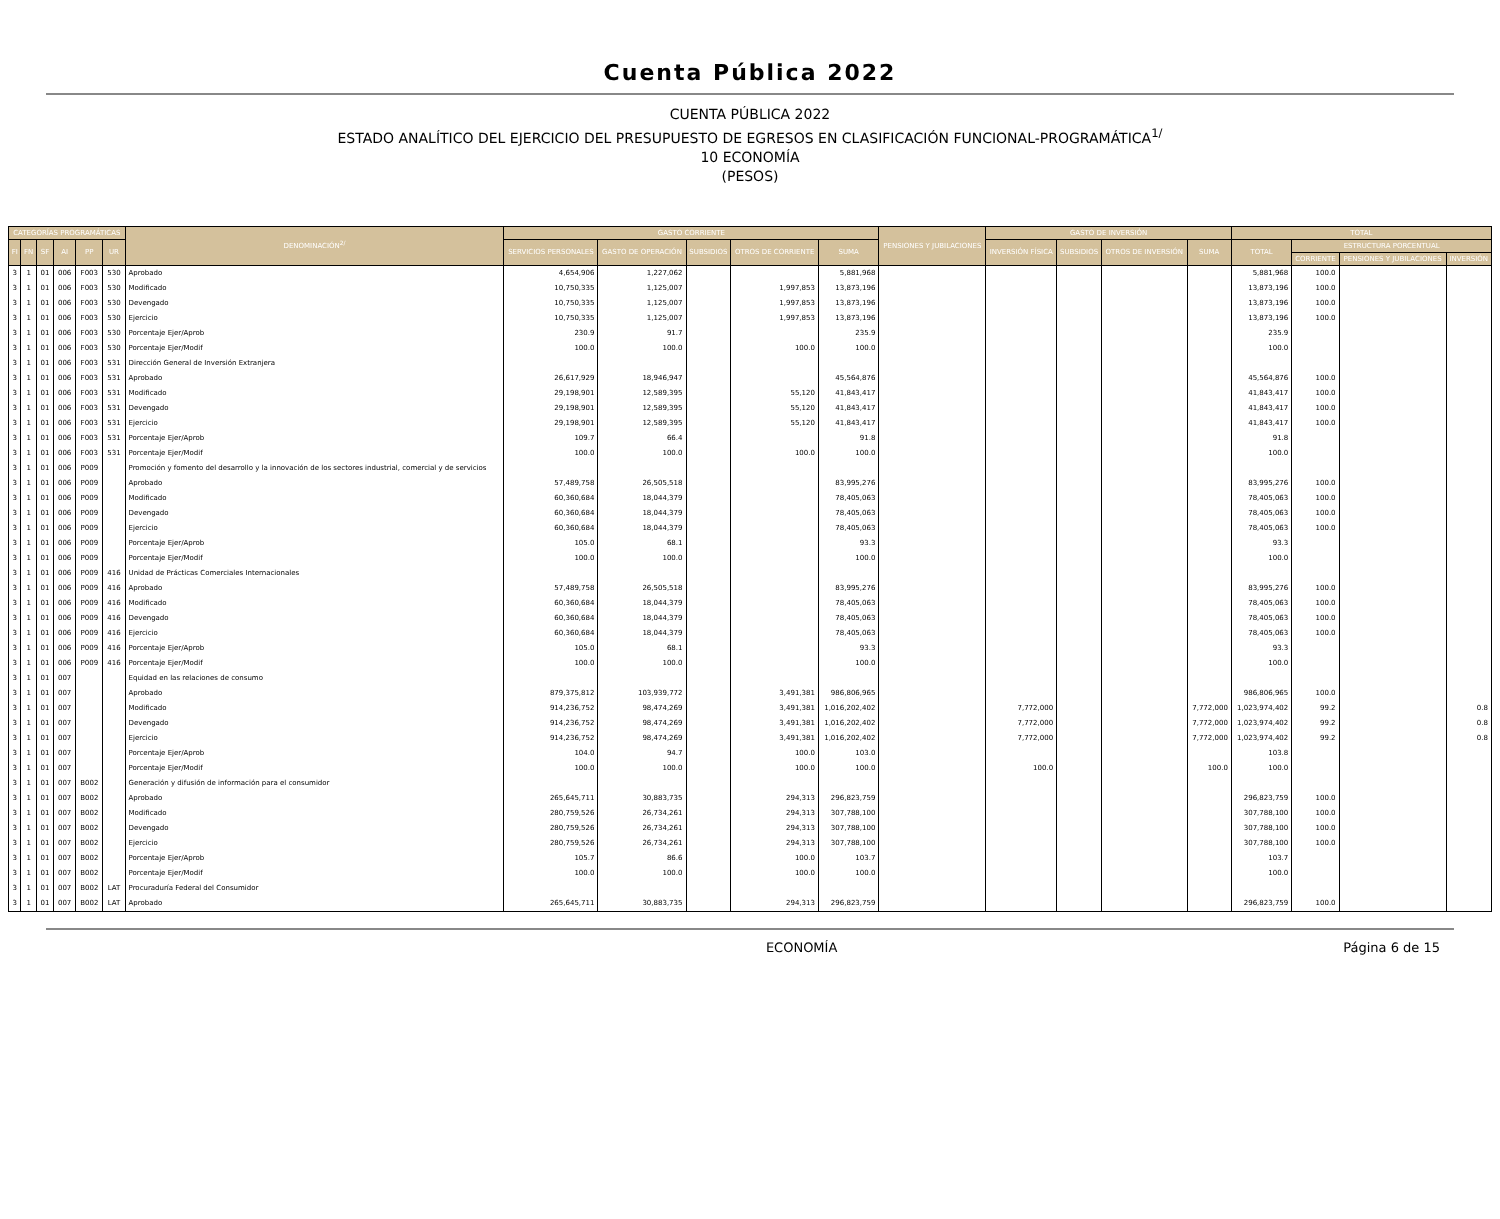Cuenta Pública 2022
CUENTA PÚBLICA 2022
ESTADO ANALÍTICO DEL EJERCICIO DEL PRESUPUESTO DE EGRESOS EN CLASIFICACIÓN FUNCIONAL-PROGRAMÁTICA<sup>1/</sup>
10 ECONOMÍA
(PESOS)
| CATEGORÍAS PROGRAMÁTICAS | | | | | | DENOMINACIÓN<sup>2/</sup> | GASTO CORRIENTE | | | | | PENSIONES Y JUBILACIONES | GASTO DE INVERSIÓN | | | | TOTAL | | | |
| --- | --- | --- | --- | --- | --- | --- | --- | --- | --- | --- | --- | --- | --- | --- | --- | --- | --- | --- | --- | --- |
| FI | FN | SF | AI | PP | UR | | SERVICIOS PERSONALES | GASTO DE OPERACIÓN | SUBSIDIOS | OTROS DE CORRIENTE | SUMA | | INVERSIÓN FÍSICA | SUBSIDIOS | OTROS DE INVERSIÓN | SUMA | TOTAL | ESTRUCTURA PORCENTUAL | | |
| | | | | | | | | | | | | | | | | | | CORRIENTE | PENSIONES Y JUBILACIONES | INVERSIÓN |
| 3 | 1 | 01 | 006 | F003 | 530 | Aprobado | 4,654,906 | 1,227,062 | | | 5,881,968 | | | | | | 5,881,968 | 100.0 | | |
| 3 | 1 | 01 | 006 | F003 | 530 | Modificado | 10,750,335 | 1,125,007 | | 1,997,853 | 13,873,196 | | | | | | 13,873,196 | 100.0 | | |
| 3 | 1 | 01 | 006 | F003 | 530 | Devengado | 10,750,335 | 1,125,007 | | 1,997,853 | 13,873,196 | | | | | | 13,873,196 | 100.0 | | |
| 3 | 1 | 01 | 006 | F003 | 530 | Ejercicio | 10,750,335 | 1,125,007 | | 1,997,853 | 13,873,196 | | | | | | 13,873,196 | 100.0 | | |
| 3 | 1 | 01 | 006 | F003 | 530 | Porcentaje Ejer/Aprob | 230.9 | 91.7 | | | 235.9 | | | | | | 235.9 | | | |
| 3 | 1 | 01 | 006 | F003 | 530 | Porcentaje Ejer/Modif | 100.0 | 100.0 | | 100.0 | 100.0 | | | | | | 100.0 | | | |
| 3 | 1 | 01 | 006 | F003 | 531 | Dirección General de Inversión Extranjera | | | | | | | | | | | | | | |
| 3 | 1 | 01 | 006 | F003 | 531 | Aprobado | 26,617,929 | 18,946,947 | | | 45,564,876 | | | | | | 45,564,876 | 100.0 | | |
| 3 | 1 | 01 | 006 | F003 | 531 | Modificado | 29,198,901 | 12,589,395 | | 55,120 | 41,843,417 | | | | | | 41,843,417 | 100.0 | | |
| 3 | 1 | 01 | 006 | F003 | 531 | Devengado | 29,198,901 | 12,589,395 | | 55,120 | 41,843,417 | | | | | | 41,843,417 | 100.0 | | |
| 3 | 1 | 01 | 006 | F003 | 531 | Ejercicio | 29,198,901 | 12,589,395 | | 55,120 | 41,843,417 | | | | | | 41,843,417 | 100.0 | | |
| 3 | 1 | 01 | 006 | F003 | 531 | Porcentaje Ejer/Aprob | 109.7 | 66.4 | | | 91.8 | | | | | | 91.8 | | | |
| 3 | 1 | 01 | 006 | F003 | 531 | Porcentaje Ejer/Modif | 100.0 | 100.0 | | 100.0 | 100.0 | | | | | | 100.0 | | | |
| 3 | 1 | 01 | 006 | P009 | | Promoción y fomento del desarrollo y la innovación de los sectores industrial, comercial y de servicios | | | | | | | | | | | | | | |
| 3 | 1 | 01 | 006 | P009 | | Aprobado | 57,489,758 | 26,505,518 | | | 83,995,276 | | | | | | 83,995,276 | 100.0 | | |
| 3 | 1 | 01 | 006 | P009 | | Modificado | 60,360,684 | 18,044,379 | | | 78,405,063 | | | | | | 78,405,063 | 100.0 | | |
| 3 | 1 | 01 | 006 | P009 | | Devengado | 60,360,684 | 18,044,379 | | | 78,405,063 | | | | | | 78,405,063 | 100.0 | | |
| 3 | 1 | 01 | 006 | P009 | | Ejercicio | 60,360,684 | 18,044,379 | | | 78,405,063 | | | | | | 78,405,063 | 100.0 | | |
| 3 | 1 | 01 | 006 | P009 | | Porcentaje Ejer/Aprob | 105.0 | 68.1 | | | 93.3 | | | | | | 93.3 | | | |
| 3 | 1 | 01 | 006 | P009 | | Porcentaje Ejer/Modif | 100.0 | 100.0 | | | 100.0 | | | | | | 100.0 | | | |
| 3 | 1 | 01 | 006 | P009 | 416 | Unidad de Prácticas Comerciales Internacionales | | | | | | | | | | | | | | |
| 3 | 1 | 01 | 006 | P009 | 416 | Aprobado | 57,489,758 | 26,505,518 | | | 83,995,276 | | | | | | 83,995,276 | 100.0 | | |
| 3 | 1 | 01 | 006 | P009 | 416 | Modificado | 60,360,684 | 18,044,379 | | | 78,405,063 | | | | | | 78,405,063 | 100.0 | | |
| 3 | 1 | 01 | 006 | P009 | 416 | Devengado | 60,360,684 | 18,044,379 | | | 78,405,063 | | | | | | 78,405,063 | 100.0 | | |
| 3 | 1 | 01 | 006 | P009 | 416 | Ejercicio | 60,360,684 | 18,044,379 | | | 78,405,063 | | | | | | 78,405,063 | 100.0 | | |
| 3 | 1 | 01 | 006 | P009 | 416 | Porcentaje Ejer/Aprob | 105.0 | 68.1 | | | 93.3 | | | | | | 93.3 | | | |
| 3 | 1 | 01 | 006 | P009 | 416 | Porcentaje Ejer/Modif | 100.0 | 100.0 | | | 100.0 | | | | | | 100.0 | | | |
| 3 | 1 | 01 | 007 | | | Equidad en las relaciones de consumo | | | | | | | | | | | | | | |
| 3 | 1 | 01 | 007 | | | Aprobado | 879,375,812 | 103,939,772 | | 3,491,381 | 986,806,965 | | | | | | 986,806,965 | 100.0 | | |
| 3 | 1 | 01 | 007 | | | Modificado | 914,236,752 | 98,474,269 | | 3,491,381 | 1,016,202,402 | | 7,772,000 | | | 7,772,000 | 1,023,974,402 | 99.2 | | 0.8 |
| 3 | 1 | 01 | 007 | | | Devengado | 914,236,752 | 98,474,269 | | 3,491,381 | 1,016,202,402 | | 7,772,000 | | | 7,772,000 | 1,023,974,402 | 99.2 | | 0.8 |
| 3 | 1 | 01 | 007 | | | Ejercicio | 914,236,752 | 98,474,269 | | 3,491,381 | 1,016,202,402 | | 7,772,000 | | | 7,772,000 | 1,023,974,402 | 99.2 | | 0.8 |
| 3 | 1 | 01 | 007 | | | Porcentaje Ejer/Aprob | 104.0 | 94.7 | | 100.0 | 103.0 | | | | | | 103.8 | | | |
| 3 | 1 | 01 | 007 | | | Porcentaje Ejer/Modif | 100.0 | 100.0 | | 100.0 | 100.0 | | 100.0 | | | 100.0 | 100.0 | | | |
| 3 | 1 | 01 | 007 | B002 | | Generación y difusión de información para el consumidor | | | | | | | | | | | | | | |
| 3 | 1 | 01 | 007 | B002 | | Aprobado | 265,645,711 | 30,883,735 | | 294,313 | 296,823,759 | | | | | | 296,823,759 | 100.0 | | |
| 3 | 1 | 01 | 007 | B002 | | Modificado | 280,759,526 | 26,734,261 | | 294,313 | 307,788,100 | | | | | | 307,788,100 | 100.0 | | |
| 3 | 1 | 01 | 007 | B002 | | Devengado | 280,759,526 | 26,734,261 | | 294,313 | 307,788,100 | | | | | | 307,788,100 | 100.0 | | |
| 3 | 1 | 01 | 007 | B002 | | Ejercicio | 280,759,526 | 26,734,261 | | 294,313 | 307,788,100 | | | | | | 307,788,100 | 100.0 | | |
| 3 | 1 | 01 | 007 | B002 | | Porcentaje Ejer/Aprob | 105.7 | 86.6 | | 100.0 | 103.7 | | | | | | 103.7 | | | |
| 3 | 1 | 01 | 007 | B002 | | Porcentaje Ejer/Modif | 100.0 | 100.0 | | 100.0 | 100.0 | | | | | | 100.0 | | | |
| 3 | 1 | 01 | 007 | B002 | LAT | Procuraduría Federal del Consumidor | | | | | | | | | | | | | | |
| 3 | 1 | 01 | 007 | B002 | LAT | Aprobado | 265,645,711 | 30,883,735 | | 294,313 | 296,823,759 | | | | | | 296,823,759 | 100.0 | | |
ECONOMÍA Página 6 de 15